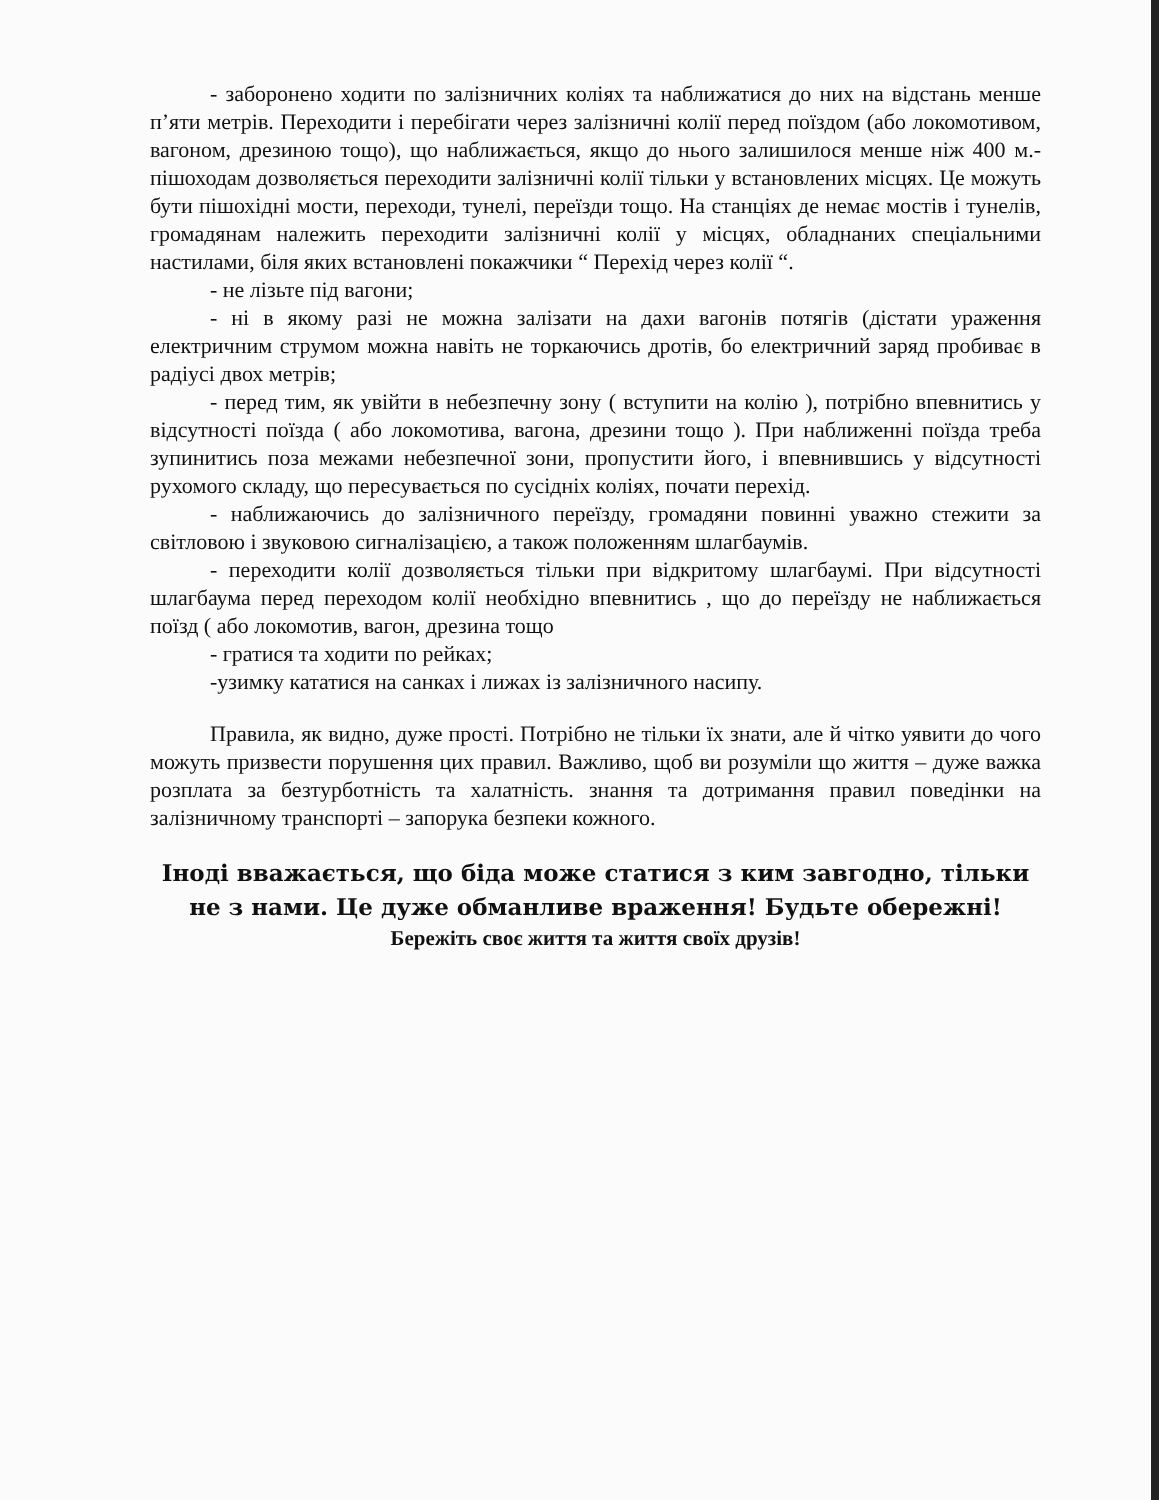- заборонено ходити по залізничних коліях та наближатися до них на відстань менше п’яти метрів. Переходити і перебігати через залізничні колії перед поїздом (або локомотивом, вагоном, дрезиною тощо), що наближається, якщо до нього залишилося менше ніж 400 м.- пішоходам дозволяється переходити залізничні колії тільки у встановлених місцях. Це можуть бути пішохідні мости, переходи, тунелі, переїзди тощо. На станціях де немає мостів і тунелів, громадянам належить переходити залізничні колії у місцях, обладнаних спеціальними настилами, біля яких встановлені покажчики “ Перехід через колії “.
- не лізьте під вагони;
- ні в якому разі не можна залізати на дахи вагонів потягів (дістати ураження електричним струмом можна навіть не торкаючись дротів, бо електричний заряд пробиває в радіусі двох метрів;
- перед тим, як увійти в небезпечну зону ( вступити на колію ), потрібно впевнитись у відсутності поїзда ( або локомотива, вагона, дрезини тощо ). При наближенні поїзда треба зупинитись поза межами небезпечної зони, пропустити його, і впевнившись у відсутності рухомого складу, що пересувається по сусідніх коліях, почати перехід.
- наближаючись до залізничного переїзду, громадяни повинні уважно стежити за світловою і звуковою сигналізацією, а також положенням шлагбаумів.
- переходити колії дозволяється тільки при відкритому шлагбаумі. При відсутності шлагбаума перед переходом колії необхідно впевнитись , що до переїзду не наближається поїзд ( або локомотив, вагон, дрезина тощо
- гратися та ходити по рейках;
-узимку кататися на санках і лижах із залізничного насипу.
Правила, як видно, дуже прості. Потрібно не тільки їх знати, але й чітко уявити до чого можуть призвести порушення цих правил. Важливо, щоб ви розуміли що життя – дуже важка розплата за безтурботність та халатність. знання та дотримання правил поведінки на залізничному транспорті – запорука безпеки кожного.
Іноді вважається, що біда може статися з ким завгодно, тільки не з нами. Це дуже обманливе враження! Будьте обережні!
Бережіть своє життя та життя своїх друзів!